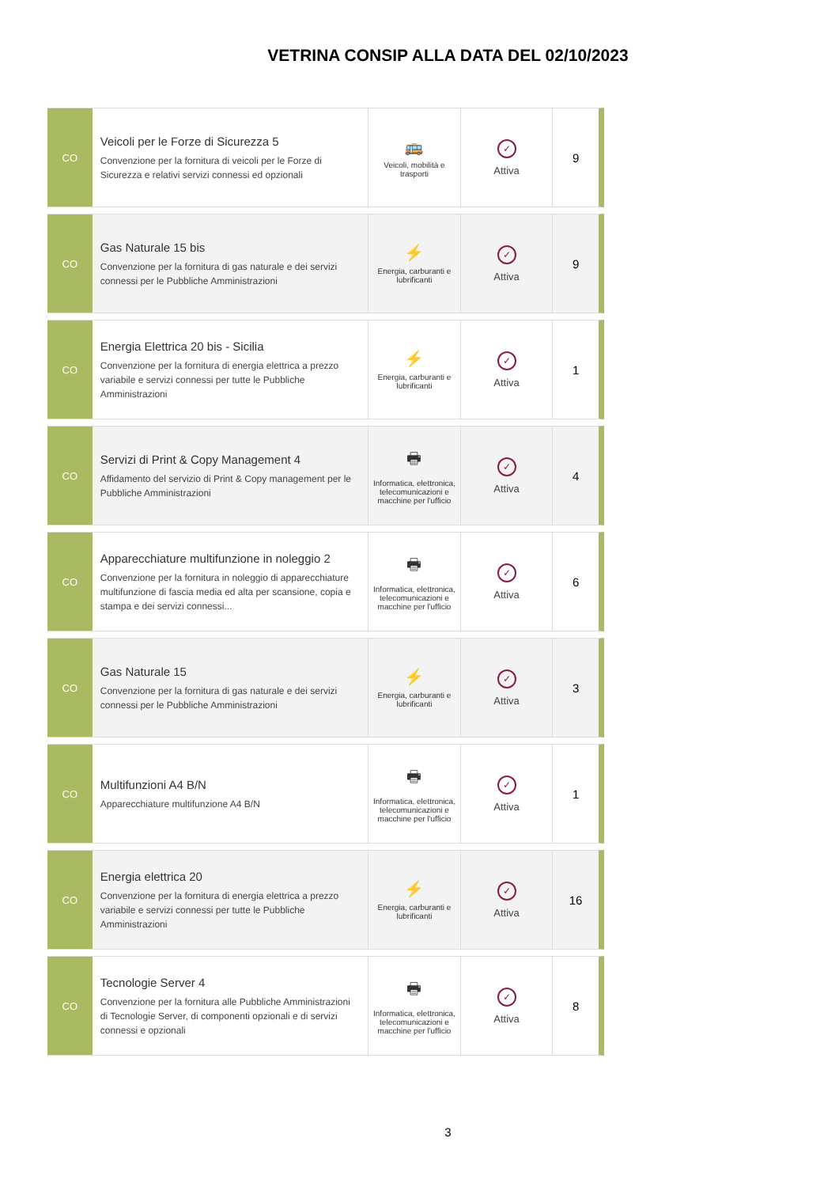VETRINA CONSIP ALLA DATA DEL 02/10/2023
| CO | Veicoli per le Forze di Sicurezza 5 Convenzione per la fornitura di veicoli per le Forze di Sicurezza e relativi servizi connessi ed opzionali | 🚌 Veicoli, mobilità e trasporti | ✓ Attiva | 9 |
| CO | Gas Naturale 15 bis Convenzione per la fornitura di gas naturale e dei servizi connessi per le Pubbliche Amministrazioni | ⚡ Energia, carburanti e lubrificanti | ✓ Attiva | 9 |
| CO | Energia Elettrica 20 bis - Sicilia Convenzione per la fornitura di energia elettrica a prezzo variabile e servizi connessi per tutte le Pubbliche Amministrazioni | ⚡ Energia, carburanti e lubrificanti | ✓ Attiva | 1 |
| CO | Servizi di Print & Copy Management 4 Affidamento del servizio di Print & Copy management per le Pubbliche Amministrazioni | 🖶 Informatica, elettronica, telecomunicazioni e macchine per l'ufficio | ✓ Attiva | 4 |
| CO | Apparecchiature multifunzione in noleggio 2 Convenzione per la fornitura in noleggio di apparecchiature multifunzione di fascia media ed alta per scansione, copia e stampa e dei servizi connessi... | 🖶 Informatica, elettronica, telecomunicazioni e macchine per l'ufficio | ✓ Attiva | 6 |
| CO | Gas Naturale 15 Convenzione per la fornitura di gas naturale e dei servizi connessi per le Pubbliche Amministrazioni | ⚡ Energia, carburanti e lubrificanti | ✓ Attiva | 3 |
| CO | Multifunzioni A4 B/N Apparecchiature multifunzione A4 B/N | 🖶 Informatica, elettronica, telecomunicazioni e macchine per l'ufficio | ✓ Attiva | 1 |
| CO | Energia elettrica 20 Convenzione per la fornitura di energia elettrica a prezzo variabile e servizi connessi per tutte le Pubbliche Amministrazioni | ⚡ Energia, carburanti e lubrificanti | ✓ Attiva | 16 |
| CO | Tecnologie Server 4 Convenzione per la fornitura alle Pubbliche Amministrazioni di Tecnologie Server, di componenti opzionali e di servizi connessi e opzionali | 🖶 Informatica, elettronica, telecomunicazioni e macchine per l'ufficio | ✓ Attiva | 8 |
3